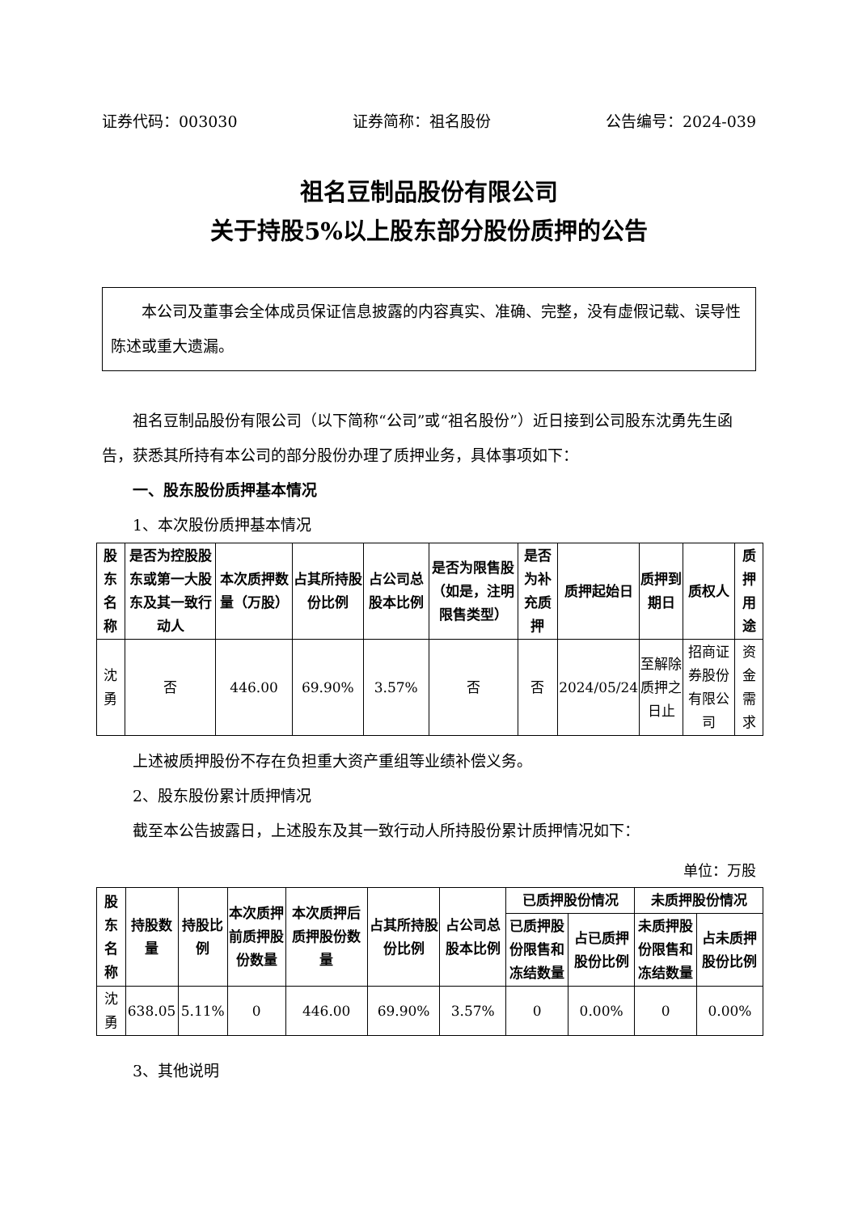证券代码：003030 证券简称：祖名股份 公告编号：2024-039
祖名豆制品股份有限公司
关于持股5%以上股东部分股份质押的公告
本公司及董事会全体成员保证信息披露的内容真实、准确、完整，没有虚假记载、误导性陈述或重大遗漏。
祖名豆制品股份有限公司（以下简称“公司”或“祖名股份”）近日接到公司股东沈勇先生函告，获悉其所持有本公司的部分股份办理了质押业务，具体事项如下：
一、股东股份质押基本情况
1、本次股份质押基本情况
| 股东名称 | 是否为控股股东或第一大股东及其一致行动人 | 本次质押数量（万股） | 占其所持股份比例 | 占公司总股本比例 | 是否为限售股（如是，注明限售类型） | 是否为补充质押 | 质押起始日 | 质押到期日 | 质权人 | 质押用途 |
| --- | --- | --- | --- | --- | --- | --- | --- | --- | --- | --- |
| 沈勇 | 否 | 446.00 | 69.90% | 3.57% | 否 | 否 | 2024/05/24 | 至解除质押之日止 | 招商证券股份有限公司 | 资金需求 |
上述被质押股份不存在负担重大资产重组等业绩补偿义务。
2、股东股份累计质押情况
截至本公告披露日，上述股东及其一致行动人所持股份累计质押情况如下：
单位：万股
| 股东名称 | 持股数量 | 持股比例 | 本次质押前质押股份数量 | 本次质押后质押股份数量 | 占其所持股份比例 | 占公司总股本比例 | 已质押股份情况 | | 未质押股份情况 | |
| --- | --- | --- | --- | --- | --- | --- | --- | --- | --- | --- |
| | | | | | | | 已质押股份限售和冻结数量 | 占已质押股份比例 | 未质押股份限售和冻结数量 | 占未质押股份比例 |
| 沈勇 | 638.05 | 5.11% | 0 | 446.00 | 69.90% | 3.57% | 0 | 0.00% | 0 | 0.00% |
3、其他说明